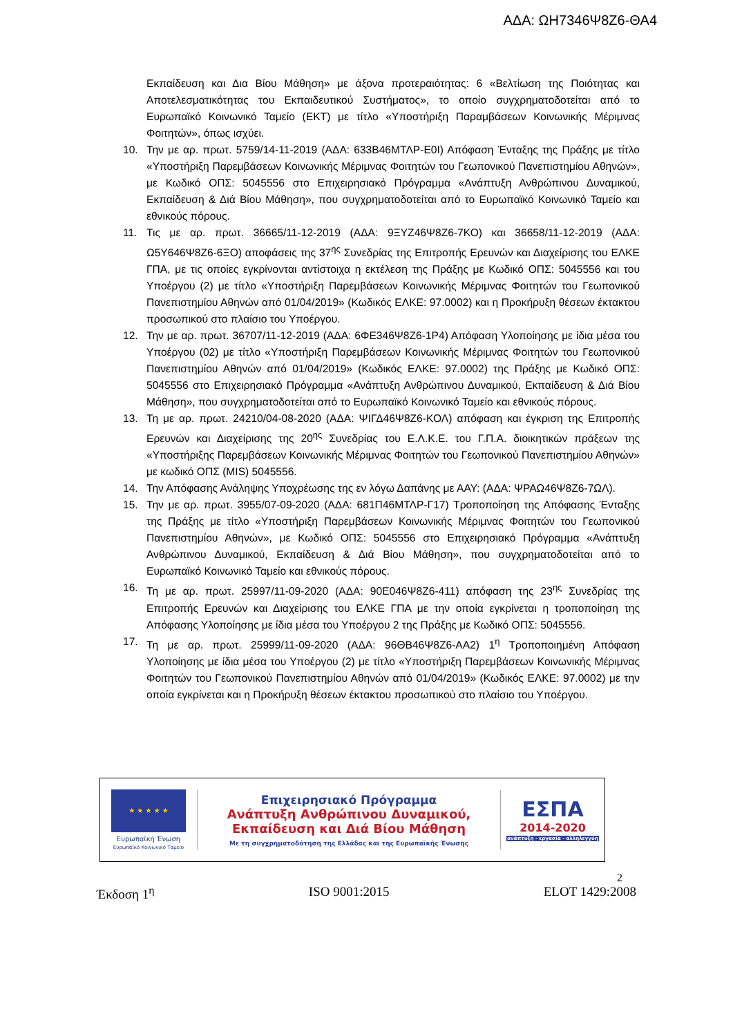ΑΔΑ: ΩΗ7346Ψ8Ζ6-ΘΑ4
Εκπαίδευση και Δια Βίου Μάθηση» με άξονα προτεραιότητας: 6 «Βελτίωση της Ποιότητας και Αποτελεσματικότητας του Εκπαιδευτικού Συστήματος», το οποίο συγχρηματοδοτείται από το Ευρωπαϊκό Κοινωνικό Ταμείο (ΕΚΤ) με τίτλο «Υποστήριξη Παραμβάσεων Κοινωνικής Μέριμνας Φοιτητών», όπως ισχύει.
10. Την με αρ. πρωτ. 5759/14-11-2019 (ΑΔΑ: 633Β46ΜΤΛΡ-Ε0Ι) Απόφαση Ένταξης της Πράξης με τίτλο «Υποστήριξη Παρεμβάσεων Κοινωνικής Μέριμνας Φοιτητών του Γεωπονικού Πανεπιστημίου Αθηνών», με Κωδικό ΟΠΣ: 5045556 στο Επιχειρησιακό Πρόγραμμα «Ανάπτυξη Ανθρώπινου Δυναμικού, Εκπαίδευση & Διά Βίου Μάθηση», που συγχρηματοδοτείται από το Ευρωπαϊκό Κοινωνικό Ταμείο και εθνικούς πόρους.
11. Τις με αρ. πρωτ. 36665/11-12-2019 (ΑΔΑ: 9ΞΥΖ46Ψ8Ζ6-7ΚΟ) και 36658/11-12-2019 (ΑΔΑ: Ω5Υ646Ψ8Ζ6-6ΞΟ) αποφάσεις της 37<sup>ης</sup> Συνεδρίας της Επιτροπής Ερευνών και Διαχείρισης του ΕΛΚΕ ΓΠΑ, με τις οποίες εγκρίνονται αντίστοιχα η εκτέλεση της Πράξης με Κωδικό ΟΠΣ: 5045556 και του Υποέργου (2) με τίτλο «Υποστήριξη Παρεμβάσεων Κοινωνικής Μέριμνας Φοιτητών του Γεωπονικού Πανεπιστημίου Αθηνών από 01/04/2019» (Κωδικός ΕΛΚΕ: 97.0002) και η Προκήρυξη θέσεων έκτακτου προσωπικού στο πλαίσιο του Υποέργου.
12. Την με αρ. πρωτ. 36707/11-12-2019 (ΑΔΑ: 6ΦΕ346Ψ8Ζ6-1Ρ4) Απόφαση Υλοποίησης με ίδια μέσα του Υποέργου (02) με τίτλο «Υποστήριξη Παρεμβάσεων Κοινωνικής Μέριμνας Φοιτητών του Γεωπονικού Πανεπιστημίου Αθηνών από 01/04/2019» (Κωδικός ΕΛΚΕ: 97.0002) της Πράξης με Κωδικό ΟΠΣ: 5045556 στο Επιχειρησιακό Πρόγραμμα «Ανάπτυξη Ανθρώπινου Δυναμικού, Εκπαίδευση & Διά Βίου Μάθηση», που συγχρηματοδοτείται από το Ευρωπαϊκό Κοινωνικό Ταμείο και εθνικούς πόρους.
13. Τη με αρ. πρωτ. 24210/04-08-2020 (ΑΔΑ: ΨΙΓΔ46Ψ8Ζ6-ΚΟΛ) απόφαση και έγκριση της Επιτροπής Ερευνών και Διαχείρισης της 20<sup>ης</sup> Συνεδρίας του Ε.Λ.Κ.Ε. του Γ.Π.Α. διοικητικών πράξεων της «Υποστήριξης Παρεμβάσεων Κοινωνικής Μέριμνας Φοιτητών του Γεωπονικού Πανεπιστημίου Αθηνών» με κωδικό ΟΠΣ (MIS) 5045556.
14. Την Απόφασης Ανάληψης Υποχρέωσης της εν λόγω Δαπάνης με ΑΑΥ: (ΑΔΑ: ΨΡΑΩ46Ψ8Ζ6-7ΩΛ).
15. Την με αρ. πρωτ. 3955/07-09-2020 (ΑΔΑ: 681Π46ΜΤΛΡ-Γ17) Τροποποίηση της Απόφασης Ένταξης της Πράξης με τίτλο «Υποστήριξη Παρεμβάσεων Κοινωνικής Μέριμνας Φοιτητών του Γεωπονικού Πανεπιστημίου Αθηνών», με Κωδικό ΟΠΣ: 5045556 στο Επιχειρησιακό Πρόγραμμα «Ανάπτυξη Ανθρώπινου Δυναμικού, Εκπαίδευση & Διά Βίου Μάθηση», που συγχρηματοδοτείται από το Ευρωπαϊκό Κοινωνικό Ταμείο και εθνικούς πόρους.
16. Τη με αρ. πρωτ. 25997/11-09-2020 (ΑΔΑ: 90Ε046Ψ8Ζ6-411) απόφαση της 23<sup>ης</sup> Συνεδρίας της Επιτροπής Ερευνών και Διαχείρισης του ΕΛΚΕ ΓΠΑ με την οποία εγκρίνεται η τροποποίηση της Απόφασης Υλοποίησης με ίδια μέσα του Υποέργου 2 της Πράξης με Κωδικό ΟΠΣ: 5045556.
17. Τη με αρ. πρωτ. 25999/11-09-2020 (ΑΔΑ: 96ΘΒ46Ψ8Ζ6-ΑΑ2) 1<sup>η</sup> Τροποποιημένη Απόφαση Υλοποίησης με ίδια μέσα του Υποέργου (2) με τίτλο «Υποστήριξη Παρεμβάσεων Κοινωνικής Μέριμνας Φοιτητών του Γεωπονικού Πανεπιστημίου Αθηνών από 01/04/2019» (Κωδικός ΕΛΚΕ: 97.0002) με την οποία εγκρίνεται και η Προκήρυξη θέσεων έκτακτου προσωπικού στο πλαίσιο του Υποέργου.
★ ★ ★ ★ ★
Ευρωπαϊκή Ένωση
Ευρωπαϊκό Κοινωνικό Ταμείο
Επιχειρησιακό Πρόγραμμα
Ανάπτυξη Ανθρώπινου Δυναμικού,
Εκπαίδευση και Διά Βίου Μάθηση
Με τη συγχρηματοδότηση της Ελλάδας και της Ευρωπαϊκής Ένωσης
ΕΣΠΑ
2014-2020
ανάπτυξη - εργασία - αλληλεγγύη
2
Έκδοση 1<sup>η</sup> ISO 9001:2015 ELOT 1429:2008